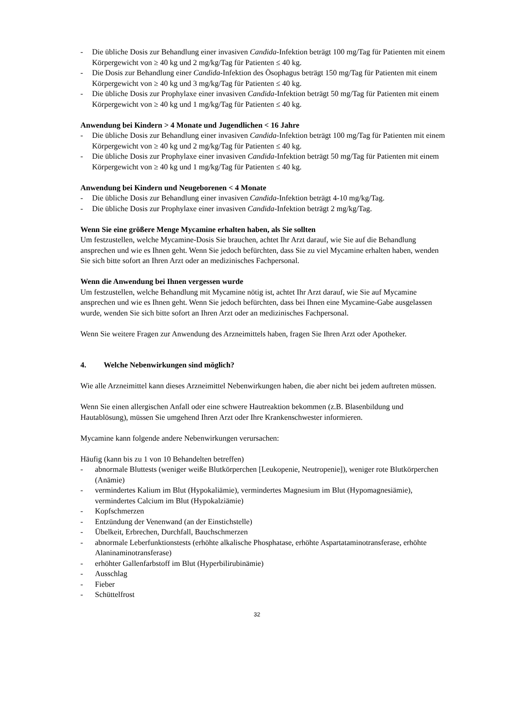- Die übliche Dosis zur Behandlung einer invasiven Candida-Infektion beträgt 100 mg/Tag für Patienten mit einem Körpergewicht von ≥ 40 kg und 2 mg/kg/Tag für Patienten ≤ 40 kg.
- Die Dosis zur Behandlung einer Candida-Infektion des Ösophagus beträgt 150 mg/Tag für Patienten mit einem Körpergewicht von ≥ 40 kg und 3 mg/kg/Tag für Patienten ≤ 40 kg.
- Die übliche Dosis zur Prophylaxe einer invasiven Candida-Infektion beträgt 50 mg/Tag für Patienten mit einem Körpergewicht von ≥ 40 kg und 1 mg/kg/Tag für Patienten ≤ 40 kg.
Anwendung bei Kindern > 4 Monate und Jugendlichen < 16 Jahre
- Die übliche Dosis zur Behandlung einer invasiven Candida-Infektion beträgt 100 mg/Tag für Patienten mit einem Körpergewicht von ≥ 40 kg und 2 mg/kg/Tag für Patienten ≤ 40 kg.
- Die übliche Dosis zur Prophylaxe einer invasiven Candida-Infektion beträgt 50 mg/Tag für Patienten mit einem Körpergewicht von ≥ 40 kg und 1 mg/kg/Tag für Patienten ≤ 40 kg.
Anwendung bei Kindern und Neugeborenen < 4 Monate
- Die übliche Dosis zur Behandlung einer invasiven Candida-Infektion beträgt 4-10 mg/kg/Tag.
- Die übliche Dosis zur Prophylaxe einer invasiven Candida-Infektion beträgt 2 mg/kg/Tag.
Wenn Sie eine größere Menge Mycamine erhalten haben, als Sie sollten
Um festzustellen, welche Mycamine-Dosis Sie brauchen, achtet Ihr Arzt darauf, wie Sie auf die Behandlung ansprechen und wie es Ihnen geht. Wenn Sie jedoch befürchten, dass Sie zu viel Mycamine erhalten haben, wenden Sie sich bitte sofort an Ihren Arzt oder an medizinisches Fachpersonal.
Wenn die Anwendung bei Ihnen vergessen wurde
Um festzustellen, welche Behandlung mit Mycamine nötig ist, achtet Ihr Arzt darauf, wie Sie auf Mycamine ansprechen und wie es Ihnen geht. Wenn Sie jedoch befürchten, dass bei Ihnen eine Mycamine-Gabe ausgelassen wurde, wenden Sie sich bitte sofort an Ihren Arzt oder an medizinisches Fachpersonal.
Wenn Sie weitere Fragen zur Anwendung des Arzneimittels haben, fragen Sie Ihren Arzt oder Apotheker.
4. Welche Nebenwirkungen sind möglich?
Wie alle Arzneimittel kann dieses Arzneimittel Nebenwirkungen haben, die aber nicht bei jedem auftreten müssen.
Wenn Sie einen allergischen Anfall oder eine schwere Hautreaktion bekommen (z.B. Blasenbildung und Hautablösung), müssen Sie umgehend Ihren Arzt oder Ihre Krankenschwester informieren.
Mycamine kann folgende andere Nebenwirkungen verursachen:
Häufig (kann bis zu 1 von 10 Behandelten betreffen)
- abnormale Bluttests (weniger weiße Blutkörperchen [Leukopenie, Neutropenie]), weniger rote Blutkörperchen (Anämie)
- vermindertes Kalium im Blut (Hypokaliämie), vermindertes Magnesium im Blut (Hypomagnesiämie), vermindertes Calcium im Blut (Hypokalziämie)
- Kopfschmerzen
- Entzündung der Venenwand (an der Einstichstelle)
- Übelkeit, Erbrechen, Durchfall, Bauchschmerzen
- abnormale Leberfunktionstests (erhöhte alkalische Phosphatase, erhöhte Aspartataminotransferase, erhöhte Alaninaminotransferase)
- erhöhter Gallenfarbstoff im Blut (Hyperbilirubinämie)
- Ausschlag
- Fieber
- Schüttelfrost
32